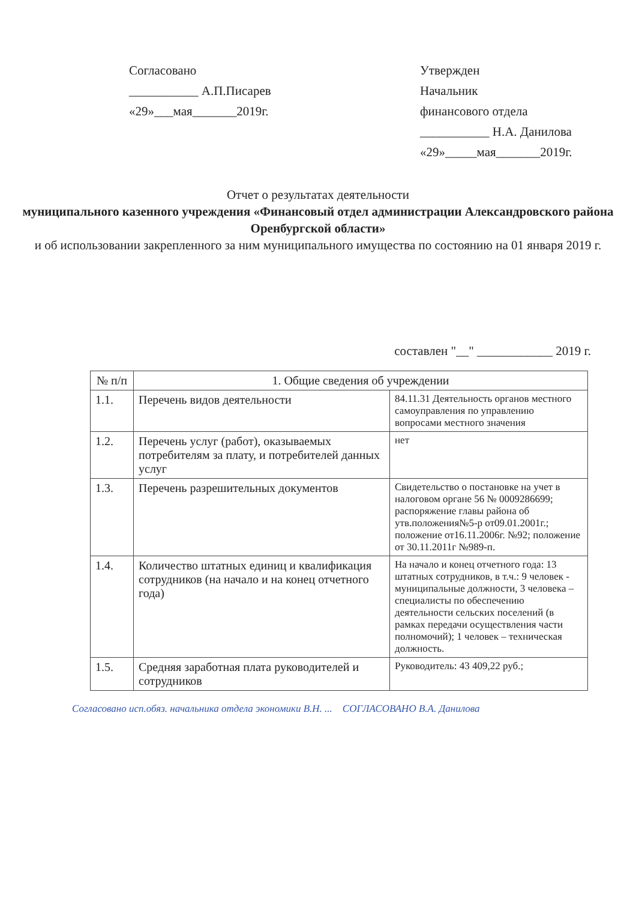Согласовано
___________ А.П.Писарев
«29»___мая_______2019г.
Утвержден
Начальник
финансового отдела
___________ Н.А. Данилова
«29»_____мая_______2019г.
Отчет о результатах деятельности
муниципального казенного учреждения «Финансовый отдел администрации Александровского района Оренбургской области»
и об использовании закрепленного за ним муниципального имущества по состоянию на 01 января 2019 г.
составлен "__" ____________ 2019 г.
| № п/п | 1. Общие сведения об учреждении | |
| --- | --- | --- |
| 1.1. | Перечень видов деятельности | 84.11.31 Деятельность органов местного самоуправления по управлению вопросами местного значения |
| 1.2. | Перечень услуг (работ), оказываемых потребителям за плату, и потребителей данных услуг | нет |
| 1.3. | Перечень разрешительных документов | Свидетельство о постановке на учет в налоговом органе 56 № 0009286699; распоряжение главы района об утв.положения№5-р от09.01.2001г.; положение от16.11.2006г. №92; положение от 30.11.2011г №989-п. |
| 1.4. | Количество штатных единиц и квалификация сотрудников (на начало и на конец отчетного года) | На начало и конец отчетного года: 13 штатных сотрудников, в т.ч.: 9 человек - муниципальные должности, 3 человека – специалисты по обеспечению деятельности сельских поселений (в рамках передачи осуществления части полномочий); 1 человек – техническая должность. |
| 1.5. | Средняя заработная плата руководителей и сотрудников | Руководитель: 43 409,22 руб.; |
Согласовано исп.обяз. начальника отдела экономики В.Н. ... СОГЛАСОВАНО В.А. Данилова